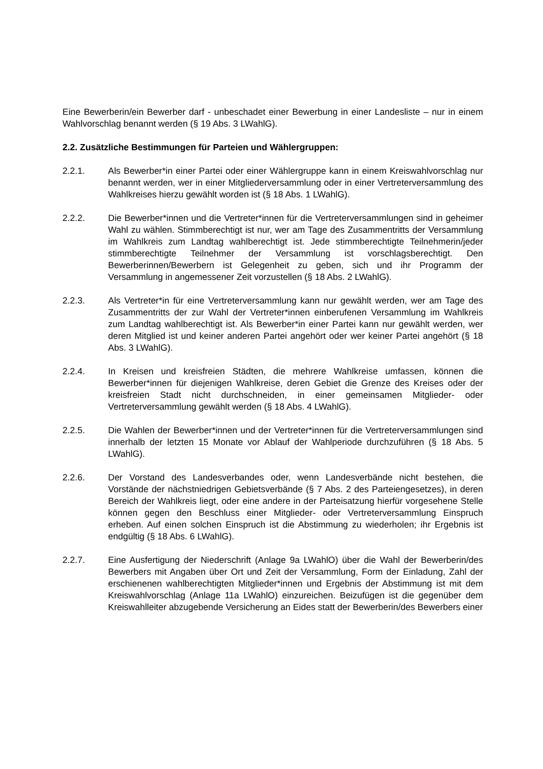Eine Bewerberin/ein Bewerber darf - unbeschadet einer Bewerbung in einer Landesliste – nur in einem Wahlvorschlag benannt werden (§ 19 Abs. 3 LWahlG).
2.2. Zusätzliche Bestimmungen für Parteien und Wählergruppen:
2.2.1. Als Bewerber*in einer Partei oder einer Wählergruppe kann in einem Kreiswahlvorschlag nur benannt werden, wer in einer Mitgliederversammlung oder in einer Vertreterversammlung des Wahlkreises hierzu gewählt worden ist (§ 18 Abs. 1 LWahlG).
2.2.2. Die Bewerber*innen und die Vertreter*innen für die Vertreterversammlungen sind in geheimer Wahl zu wählen. Stimmberechtigt ist nur, wer am Tage des Zusammentritts der Versammlung im Wahlkreis zum Landtag wahlberechtigt ist. Jede stimmberechtigte Teilnehmerin/jeder stimmberechtigte Teilnehmer der Versammlung ist vorschlagsberechtigt. Den Bewerberinnen/Bewerbern ist Gelegenheit zu geben, sich und ihr Programm der Versammlung in angemessener Zeit vorzustellen (§ 18 Abs. 2 LWahlG).
2.2.3. Als Vertreter*in für eine Vertreterversammlung kann nur gewählt werden, wer am Tage des Zusammentritts der zur Wahl der Vertreter*innen einberufenen Versammlung im Wahlkreis zum Landtag wahlberechtigt ist. Als Bewerber*in einer Partei kann nur gewählt werden, wer deren Mitglied ist und keiner anderen Partei angehört oder wer keiner Partei angehört (§ 18 Abs. 3 LWahlG).
2.2.4. In Kreisen und kreisfreien Städten, die mehrere Wahlkreise umfassen, können die Bewerber*innen für diejenigen Wahlkreise, deren Gebiet die Grenze des Kreises oder der kreisfreien Stadt nicht durchschneiden, in einer gemeinsamen Mitglieder- oder Vertreterversammlung gewählt werden (§ 18 Abs. 4 LWahlG).
2.2.5. Die Wahlen der Bewerber*innen und der Vertreter*innen für die Vertreterversammlungen sind innerhalb der letzten 15 Monate vor Ablauf der Wahlperiode durchzuführen (§ 18 Abs. 5 LWahlG).
2.2.6. Der Vorstand des Landesverbandes oder, wenn Landesverbände nicht bestehen, die Vorstände der nächstniedrigen Gebietsverbände (§ 7 Abs. 2 des Parteiengesetzes), in deren Bereich der Wahlkreis liegt, oder eine andere in der Parteisatzung hierfür vorgesehene Stelle können gegen den Beschluss einer Mitglieder- oder Vertreterversammlung Einspruch erheben. Auf einen solchen Einspruch ist die Abstimmung zu wiederholen; ihr Ergebnis ist endgültig (§ 18 Abs. 6 LWahlG).
2.2.7. Eine Ausfertigung der Niederschrift (Anlage 9a LWahlO) über die Wahl der Bewerberin/des Bewerbers mit Angaben über Ort und Zeit der Versammlung, Form der Einladung, Zahl der erschienenen wahlberechtigten Mitglieder*innen und Ergebnis der Abstimmung ist mit dem Kreiswahlvorschlag (Anlage 11a LWahlO) einzureichen. Beizufügen ist die gegenüber dem Kreiswahlleiter abzugebende Versicherung an Eides statt der Bewerberin/des Bewerbers einer